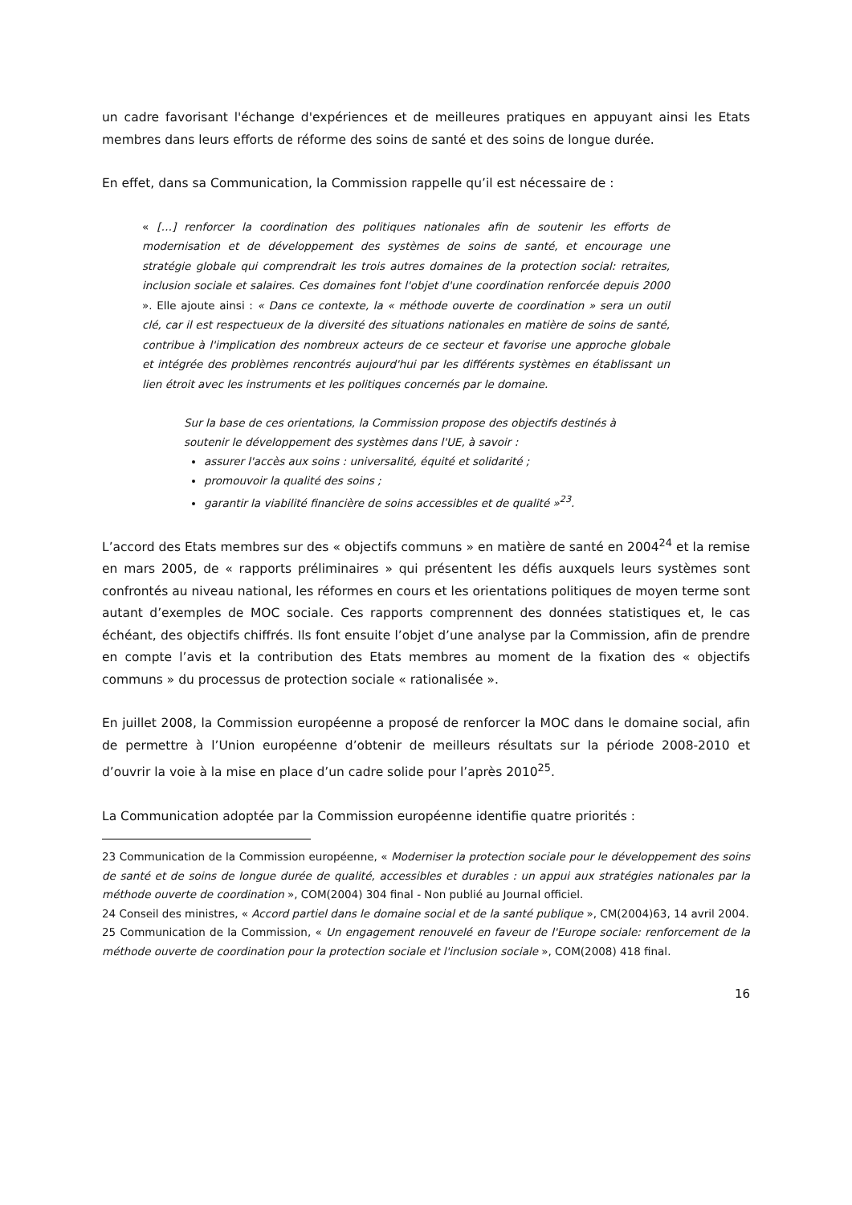un cadre favorisant l'échange d'expériences et de meilleures pratiques en appuyant ainsi les Etats membres dans leurs efforts de réforme des soins de santé et des soins de longue durée.
En effet, dans sa Communication, la Commission rappelle qu’il est nécessaire de :
« […] renforcer la coordination des politiques nationales afin de soutenir les efforts de modernisation et de développement des systèmes de soins de santé, et encourage une stratégie globale qui comprendrait les trois autres domaines de la protection social: retraites, inclusion sociale et salaires. Ces domaines font l'objet d'une coordination renforcée depuis 2000 ». Elle ajoute ainsi : « Dans ce contexte, la « méthode ouverte de coordination » sera un outil clé, car il est respectueux de la diversité des situations nationales en matière de soins de santé, contribue à l'implication des nombreux acteurs de ce secteur et favorise une approche globale et intégrée des problèmes rencontrés aujourd'hui par les différents systèmes en établissant un lien étroit avec les instruments et les politiques concernés par le domaine.
Sur la base de ces orientations, la Commission propose des objectifs destinés à soutenir le développement des systèmes dans l'UE, à savoir :
assurer l'accès aux soins : universalité, équité et solidarité ;
promouvoir la qualité des soins ;
garantir la viabilité financière de soins accessibles et de qualité »<sup>23</sup>.
L’accord des Etats membres sur des « objectifs communs » en matière de santé en 2004<sup>24</sup> et la remise en mars 2005, de « rapports préliminaires » qui présentent les défis auxquels leurs systèmes sont confrontés au niveau national, les réformes en cours et les orientations politiques de moyen terme sont autant d’exemples de MOC sociale. Ces rapports comprennent des données statistiques et, le cas échéant, des objectifs chiffrés. Ils font ensuite l’objet d’une analyse par la Commission, afin de prendre en compte l’avis et la contribution des Etats membres au moment de la fixation des « objectifs communs » du processus de protection sociale « rationalisée ».
En juillet 2008, la Commission européenne a proposé de renforcer la MOC dans le domaine social, afin de permettre à l’Union européenne d’obtenir de meilleurs résultats sur la période 2008-2010 et d’ouvrir la voie à la mise en place d’un cadre solide pour l’après 2010<sup>25</sup>.
La Communication adoptée par la Commission européenne identifie quatre priorités :
23 Communication de la Commission européenne, « Moderniser la protection sociale pour le développement des soins de santé et de soins de longue durée de qualité, accessibles et durables : un appui aux stratégies nationales par la méthode ouverte de coordination », COM(2004) 304 final - Non publié au Journal officiel.
24 Conseil des ministres, « Accord partiel dans le domaine social et de la santé publique », CM(2004)63, 14 avril 2004.
25 Communication de la Commission, « Un engagement renouvelé en faveur de l'Europe sociale: renforcement de la méthode ouverte de coordination pour la protection sociale et l'inclusion sociale », COM(2008) 418 final.
16